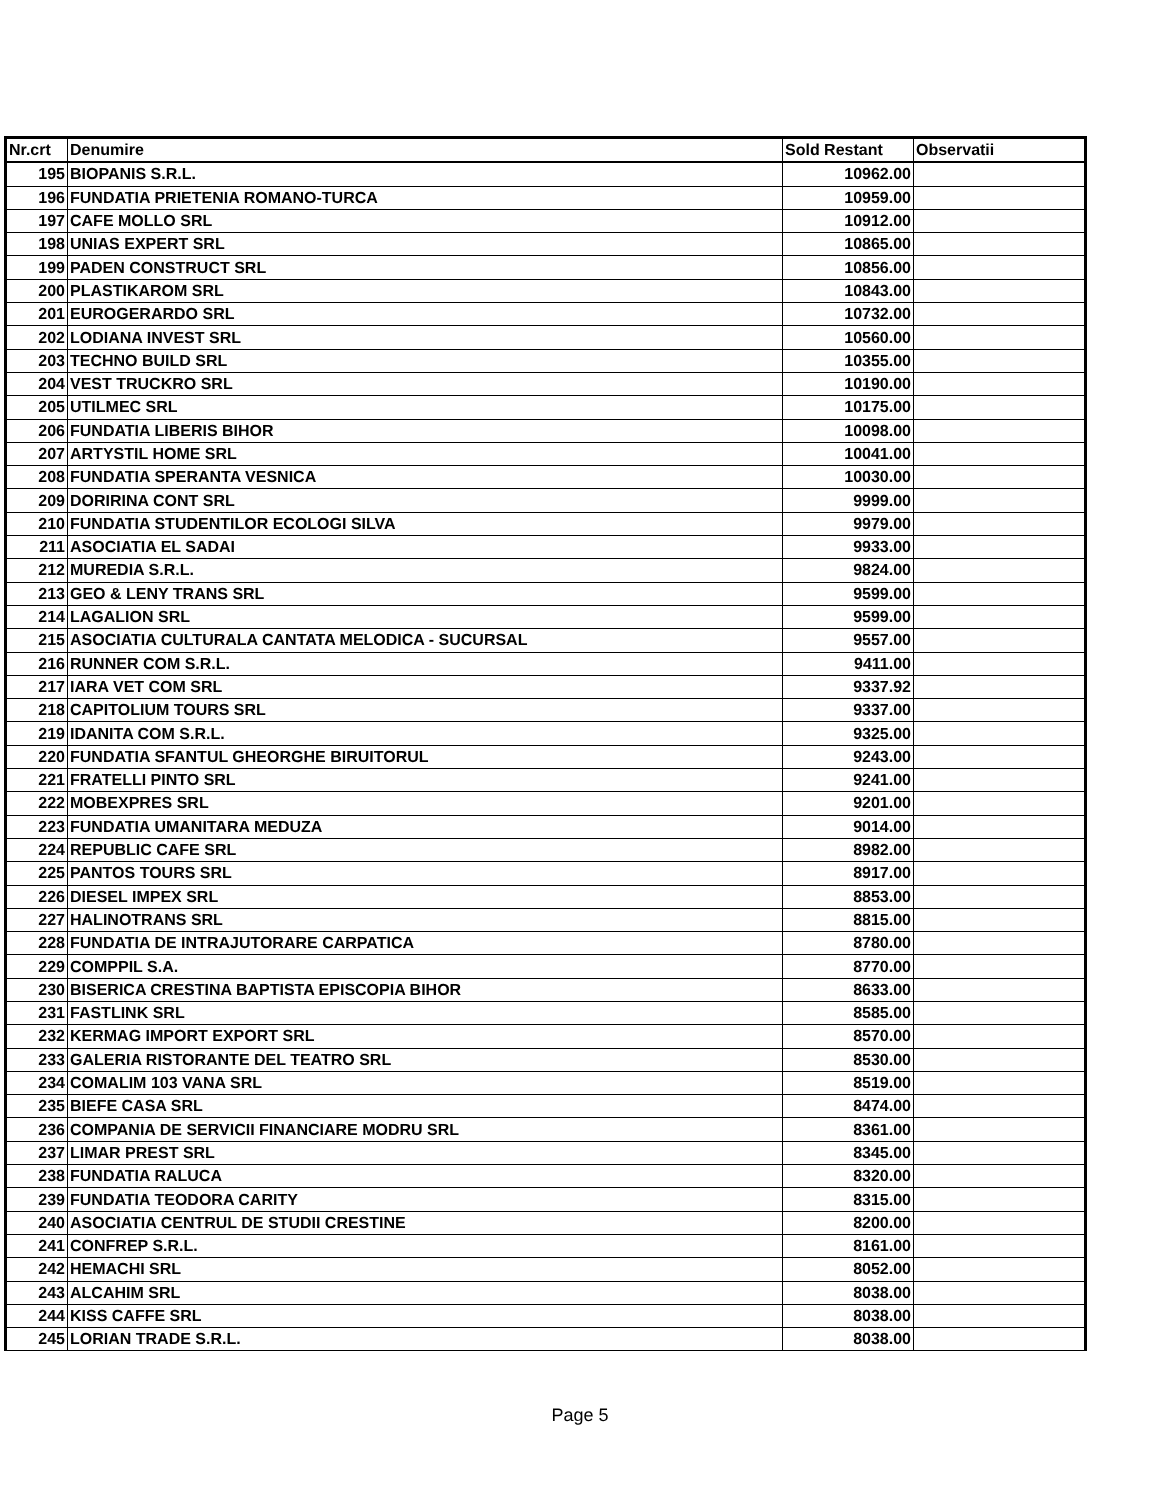| Nr.crt | Denumire | Sold Restant | Observatii |
| --- | --- | --- | --- |
| 195 | BIOPANIS S.R.L. | 10962.00 | |
| 196 | FUNDATIA PRIETENIA ROMANO-TURCA | 10959.00 | |
| 197 | CAFE MOLLO SRL | 10912.00 | |
| 198 | UNIAS EXPERT SRL | 10865.00 | |
| 199 | PADEN CONSTRUCT SRL | 10856.00 | |
| 200 | PLASTIKAROM SRL | 10843.00 | |
| 201 | EUROGERARDO SRL | 10732.00 | |
| 202 | LODIANA INVEST SRL | 10560.00 | |
| 203 | TECHNO BUILD SRL | 10355.00 | |
| 204 | VEST TRUCKRO SRL | 10190.00 | |
| 205 | UTILMEC SRL | 10175.00 | |
| 206 | FUNDATIA LIBERIS BIHOR | 10098.00 | |
| 207 | ARTYSTIL HOME SRL | 10041.00 | |
| 208 | FUNDATIA SPERANTA VESNICA | 10030.00 | |
| 209 | DORIRINA CONT SRL | 9999.00 | |
| 210 | FUNDATIA STUDENTILOR ECOLOGI SILVA | 9979.00 | |
| 211 | ASOCIATIA EL SADAI | 9933.00 | |
| 212 | MUREDIA S.R.L. | 9824.00 | |
| 213 | GEO & LENY TRANS SRL | 9599.00 | |
| 214 | LAGALION SRL | 9599.00 | |
| 215 | ASOCIATIA CULTURALA CANTATA MELODICA - SUCURSAL | 9557.00 | |
| 216 | RUNNER COM S.R.L. | 9411.00 | |
| 217 | IARA VET COM SRL | 9337.92 | |
| 218 | CAPITOLIUM TOURS SRL | 9337.00 | |
| 219 | IDANITA COM S.R.L. | 9325.00 | |
| 220 | FUNDATIA SFANTUL GHEORGHE BIRUITORUL | 9243.00 | |
| 221 | FRATELLI PINTO SRL | 9241.00 | |
| 222 | MOBEXPRES SRL | 9201.00 | |
| 223 | FUNDATIA UMANITARA MEDUZA | 9014.00 | |
| 224 | REPUBLIC CAFE SRL | 8982.00 | |
| 225 | PANTOS TOURS SRL | 8917.00 | |
| 226 | DIESEL IMPEX SRL | 8853.00 | |
| 227 | HALINOTRANS SRL | 8815.00 | |
| 228 | FUNDATIA DE INTRAJUTORARE CARPATICA | 8780.00 | |
| 229 | COMPPIL S.A. | 8770.00 | |
| 230 | BISERICA CRESTINA BAPTISTA EPISCOPIA BIHOR | 8633.00 | |
| 231 | FASTLINK SRL | 8585.00 | |
| 232 | KERMAG IMPORT EXPORT SRL | 8570.00 | |
| 233 | GALERIA RISTORANTE DEL TEATRO SRL | 8530.00 | |
| 234 | COMALIM 103 VANA SRL | 8519.00 | |
| 235 | BIEFE CASA SRL | 8474.00 | |
| 236 | COMPANIA DE SERVICII FINANCIARE MODRU SRL | 8361.00 | |
| 237 | LIMAR PREST SRL | 8345.00 | |
| 238 | FUNDATIA RALUCA | 8320.00 | |
| 239 | FUNDATIA TEODORA CARITY | 8315.00 | |
| 240 | ASOCIATIA CENTRUL DE STUDII CRESTINE | 8200.00 | |
| 241 | CONFREP S.R.L. | 8161.00 | |
| 242 | HEMACHI SRL | 8052.00 | |
| 243 | ALCAHIM SRL | 8038.00 | |
| 244 | KISS CAFFE SRL | 8038.00 | |
| 245 | LORIAN TRADE S.R.L. | 8038.00 | |
Page 5